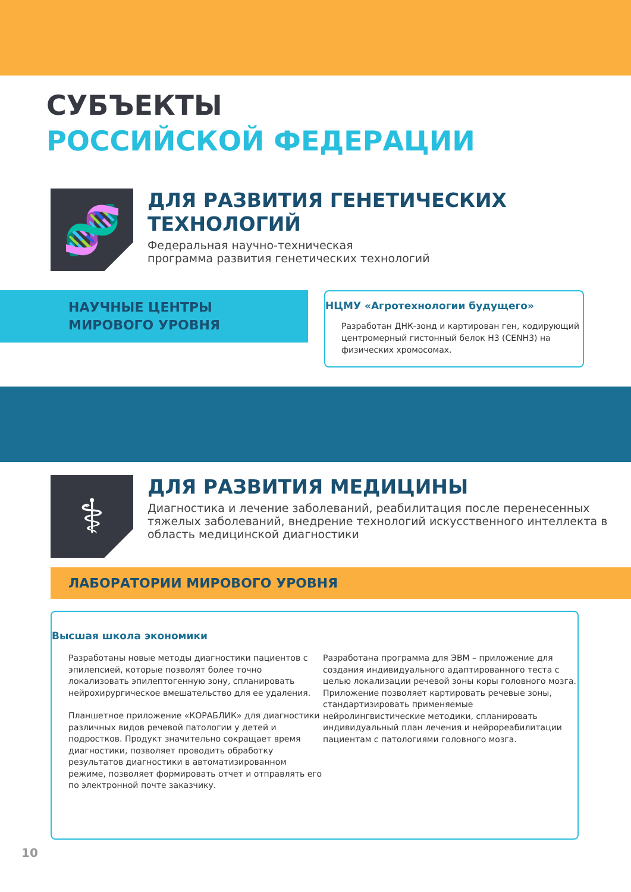СУБЪЕКТЫ
РОССИЙСКОЙ ФЕДЕРАЦИИ
🧬
ДЛЯ РАЗВИТИЯ ГЕНЕТИЧЕСКИХ ТЕХНОЛОГИЙ
Федеральная научно-техническая
программа развития генетических технологий
НАУЧНЫЕ ЦЕНТРЫ
МИРОВОГО УРОВНЯ
НЦМУ «Агротехнологии будущего»
Разработан ДНК-зонд и картирован ген, кодирующий центромерный гистонный белок H3 (CENH3) на физических хромосомах.
⚕
ДЛЯ РАЗВИТИЯ МЕДИЦИНЫ
Диагностика и лечение заболеваний, реабилитация после перенесенных тяжелых заболеваний, внедрение технологий искусственного интеллекта в область медицинской диагностики
ЛАБОРАТОРИИ МИРОВОГО УРОВНЯ
Высшая школа экономики
Разработаны новые методы диагностики пациентов с эпилепсией, которые позволят более точно локализовать эпилептогенную зону, спланировать нейрохирургическое вмешательство для ее удаления.
Планшетное приложение «КОРАБЛИК» для диагностики различных видов речевой патологии у детей и подростков. Продукт значительно сокращает время диагностики, позволяет проводить обработку результатов диагностики в автоматизированном режиме, позволяет формировать отчет и отправлять его по электронной почте заказчику.
Разработана программа для ЭВМ – приложение для создания индивидуального адаптированного теста с целью локализации речевой зоны коры головного мозга. Приложение позволяет картировать речевые зоны, стандартизировать применяемые нейролингвистические методики, спланировать индивидуальный план лечения и нейрореабилитации пациентам с патологиями головного мозга.
10